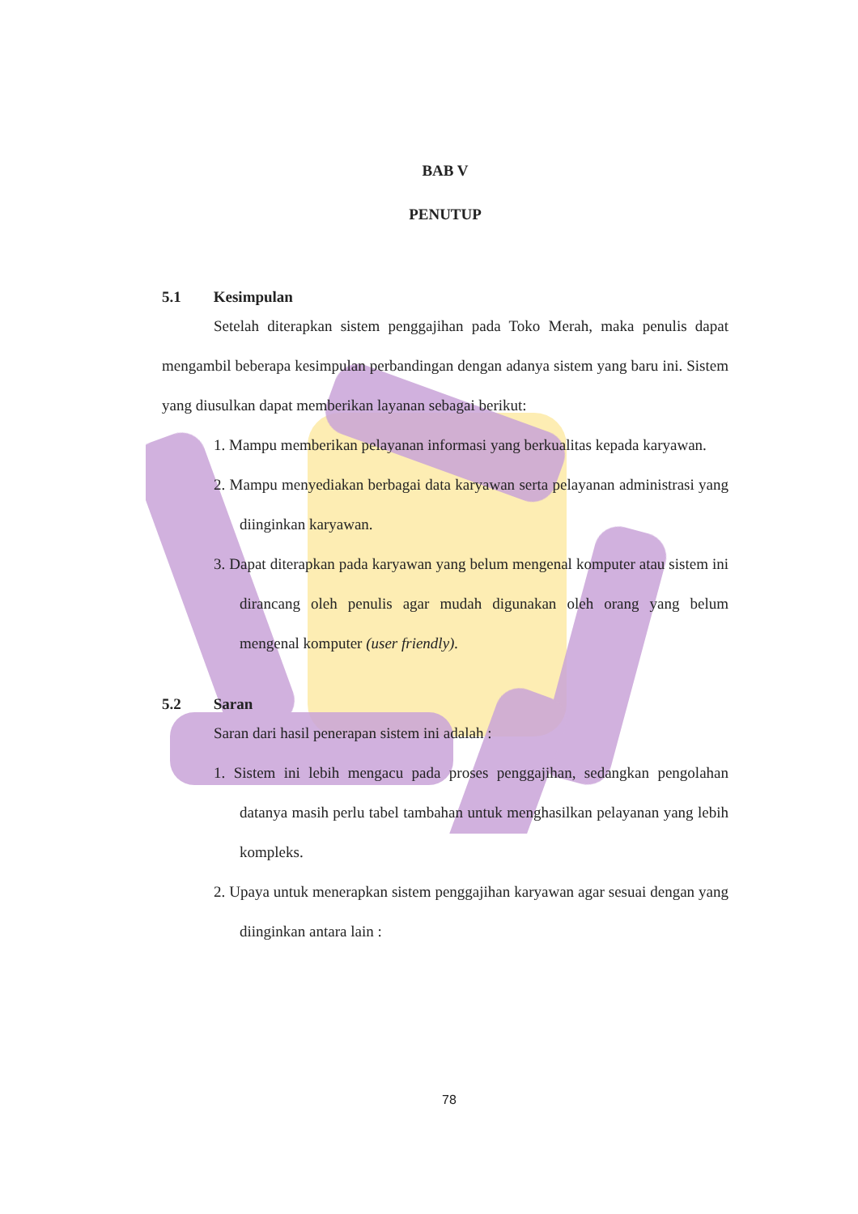BAB V
PENUTUP
5.1 Kesimpulan
Setelah diterapkan sistem penggajihan pada Toko Merah, maka penulis dapat mengambil beberapa kesimpulan perbandingan dengan adanya sistem yang baru ini. Sistem yang diusulkan dapat memberikan layanan sebagai berikut:
1. Mampu memberikan pelayanan informasi yang berkualitas kepada karyawan.
2. Mampu menyediakan berbagai data karyawan serta pelayanan administrasi yang diinginkan karyawan.
3. Dapat diterapkan pada karyawan yang belum mengenal komputer atau sistem ini dirancang oleh penulis agar mudah digunakan oleh orang yang belum mengenal komputer (user friendly).
5.2 Saran
Saran dari hasil penerapan sistem ini adalah :
1. Sistem ini lebih mengacu pada proses penggajihan, sedangkan pengolahan datanya masih perlu tabel tambahan untuk menghasilkan pelayanan yang lebih kompleks.
2. Upaya untuk menerapkan sistem penggajihan karyawan agar sesuai dengan yang diinginkan antara lain :
78